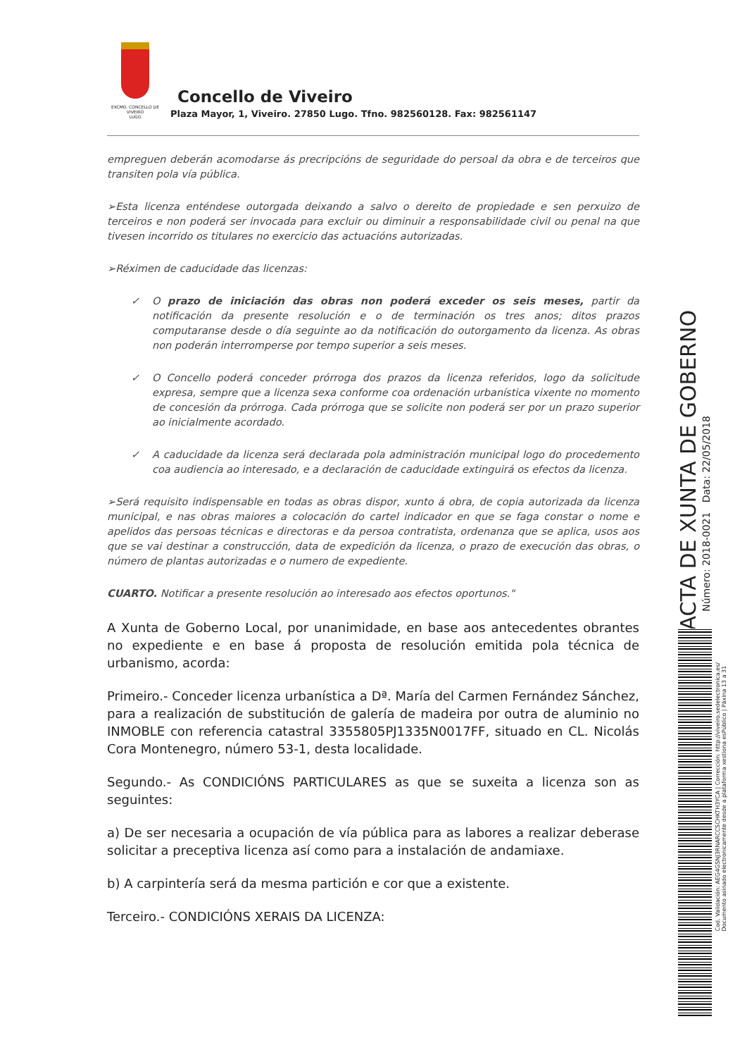EXCMO. CONCELLO DE
VIVEIRO
LUGO
Concello de Viveiro
Plaza Mayor, 1, Viveiro. 27850 Lugo. Tfno. 982560128. Fax: 982561147
empreguen deberán acomodarse ás precripcións de seguridade do persoal da obra e de terceiros que transiten pola vía pública.
➢Esta licenza enténdese outorgada deixando a salvo o dereito de propiedade e sen perxuizo de terceiros e non poderá ser invocada para excluir ou diminuir a responsabilidade civil ou penal na que tivesen incorrido os titulares no exercicio das actuacións autorizadas.
➢Réximen de caducidade das licenzas:
✓ O prazo de iniciación das obras non poderá exceder os seis meses, partir da notificación da presente resolución e o de terminación os tres anos; ditos prazos computaranse desde o día seguinte ao da notificación do outorgamento da licenza. As obras non poderán interromperse por tempo superior a seis meses.
✓ O Concello poderá conceder prórroga dos prazos da licenza referidos, logo da solicitude expresa, sempre que a licenza sexa conforme coa ordenación urbanística vixente no momento de concesión da prórroga. Cada prórroga que se solicite non poderá ser por un prazo superior ao inicialmente acordado.
✓ A caducidade da licenza será declarada pola administración municipal logo do procedemento coa audiencia ao interesado, e a declaración de caducidade extinguirá os efectos da licenza.
➢Será requisito indispensable en todas as obras dispor, xunto á obra, de copia autorizada da licenza municipal, e nas obras maiores a colocación do cartel indicador en que se faga constar o nome e apelidos das persoas técnicas e directoras e da persoa contratista, ordenanza que se aplica, usos aos que se vai destinar a construcción, data de expedición da licenza, o prazo de execución das obras, o número de plantas autorizadas e o numero de expediente.
CUARTO. Notificar a presente resolución ao interesado aos efectos oportunos."
A Xunta de Goberno Local, por unanimidade, en base aos antecedentes obrantes no expediente e en base á proposta de resolución emitida pola técnica de urbanismo, acorda:
Primeiro.- Conceder licenza urbanística a Dª. María del Carmen Fernández Sánchez, para a realización de substitución de galería de madeira por outra de aluminio no INMOBLE con referencia catastral 3355805PJ1335N0017FF, situado en CL. Nicolás Cora Montenegro, número 53-1, desta localidade.
Segundo.- As CONDICIÓNS PARTICULARES as que se suxeita a licenza son as seguintes:
a) De ser necesaria a ocupación de vía pública para as labores a realizar deberase solicitar a preceptiva licenza así como para a instalación de andamiaxe.
b) A carpintería será da mesma partición e cor que a existente.
Terceiro.- CONDICIÓNS XERAIS DA LICENZA:
ACTA DE XUNTA DE GOBERNO
Número: 2018-0021 Data: 22/05/2018
Cod. Validación: AEG4GSNJ3RNARCCSCHKTH3YCA | Corrección: http://viveiro.sedelectronica.es/
Documento asinado electronicamente desde a plataforma xestiona esPúblico | Páxina 13 a 31